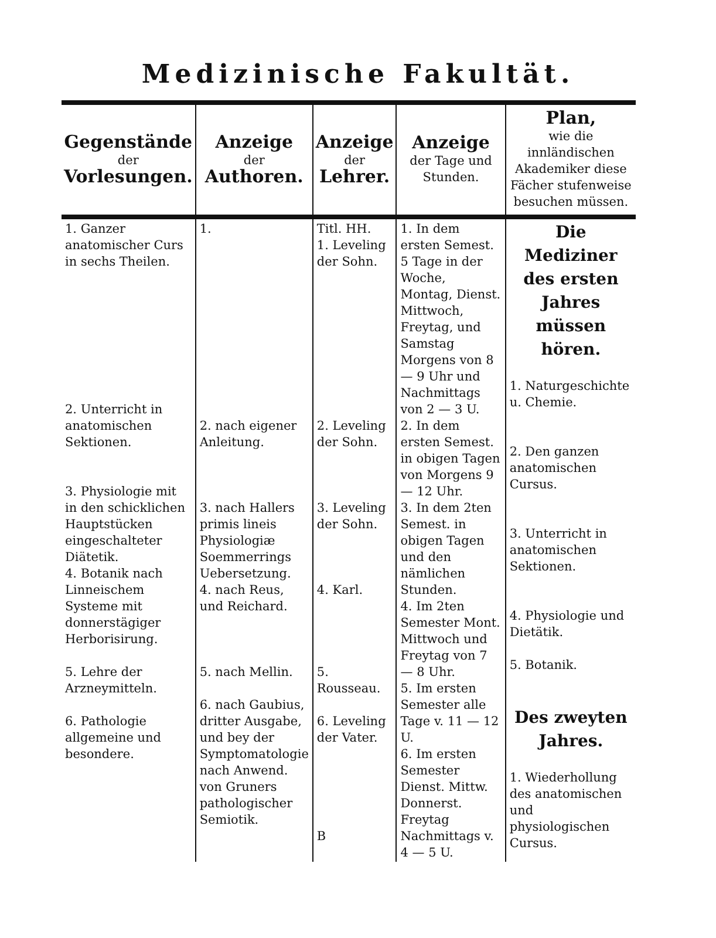Medizinische Fakultät.
| Gegenstände der Vorlesungen. | Anzeige der Authoren. | Anzeige der Lehrer. | Anzeige der Tage und Stunden. | Plan, wie die innländischen Akademiker diese Fächer stufenweise besuchen müssen. |
| --- | --- | --- | --- | --- |
| 1. Ganzer anatomischer Curs in sechs Theilen. 2. Unterricht in anatomischen Sektionen. 3. Physiologie mit in den schicklichen Hauptstücken eingeschalteter Diätetik. 4. Botanik nach Linneischem Systeme mit donnerstägiger Herborisirung. 5. Lehre der Arzneymitteln. 6. Pathologie allgemeine und besondere. | 1. 2. nach eigener Anleitung. 3. nach Hallers primis lineis Physiologiæ Soemmerrings Uebersetzung. 4. nach Reus, und Reichard. 5. nach Mellin. 6. nach Gaubius, dritter Ausgabe, und bey der Symptomatologie nach Anwend. von Gruners pathologischer Semiotik. | Titl. HH. 1. Leveling der Sohn. 2. Leveling der Sohn. 3. Leveling der Sohn. 4. Karl. 5. Rousseau. 6. Leveling der Vater. B | 1. In dem ersten Semest. 5 Tage in der Woche, Montag, Dienst. Mittwoch, Freytag, und Samstag Morgens von 8 — 9 Uhr und Nachmittags von 2 — 3 U. 2. In dem ersten Semest. in obigen Tagen von Morgens 9 — 12 Uhr. 3. In dem 2ten Semest. in obigen Tagen und den nämlichen Stunden. 4. Im 2ten Semester Mont. Mittwoch und Freytag von 7 — 8 Uhr. 5. Im ersten Semester alle Tage v. 11 — 12 U. 6. Im ersten Semester Dienst. Mittw. Donnerst. Freytag Nachmittags v. 4 — 5 U. | Die Mediziner des ersten Jahres müssen hören. 1. Naturgeschichte u. Chemie. 2. Den ganzen anatomischen Cursus. 3. Unterricht in anatomischen Sektionen. 4. Physiologie und Dietätik. 5. Botanik. Des zweyten Jahres. 1. Wiederhollung des anatomischen und physiologischen Cursus. |